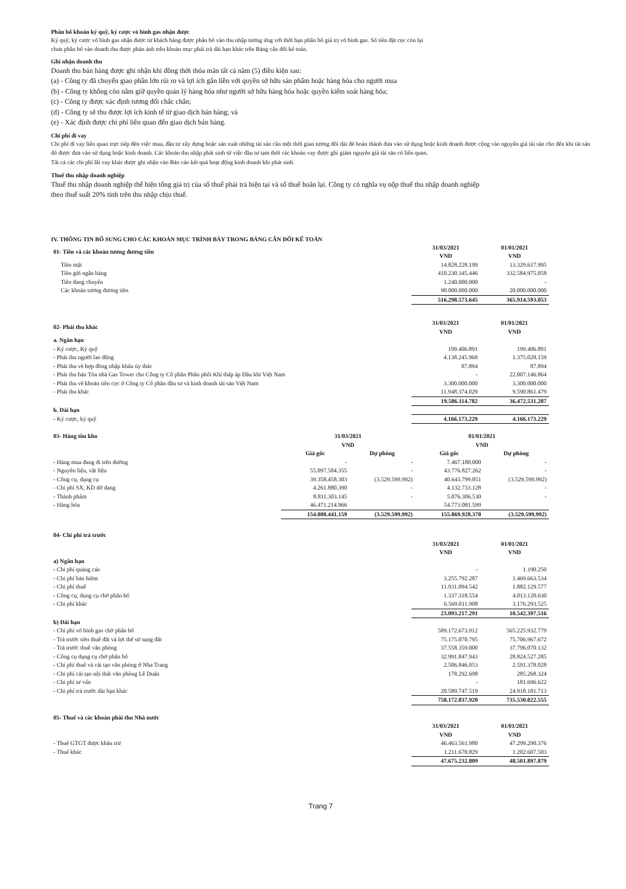Phân bổ khoản ký quỹ, ký cược vỏ bình gas nhận được
Ký quỹ, ký cược vỏ bình gas nhận được từ khách hàng được phân bổ vào thu nhập tương ứng với thời hạn phân bổ giá trị vỏ bình gas. Số tiền đặt cọc còn lại
chưa phân bổ vào doanh thu được phản ánh trên khoản mục phải trả dài hạn khác trên Bảng cân đối kế toán.
Ghi nhận doanh thu
Doanh thu bán hàng được ghi nhận khi đồng thời thỏa mãn tất cả năm (5) điều kiện sau:
(a) - Công ty đã chuyển giao phần lớn rủi ro và lợi ích gắn liền với quyền sở hữu sản phẩm hoặc hàng hóa cho người mua
(b) - Công ty không còn nắm giữ quyền quản lý hàng hóa như người sở hữu hàng hóa hoặc quyền kiểm soát hàng hóa;
(c) - Công ty được xác định tương đối chắc chắn;
(d) - Công ty sẽ thu được lợi ích kinh tế từ giao dịch bán hàng; và
(e) - Xác định được chi phí liên quan đến giao dịch bán hàng.
Chi phí đi vay
Chi phí đi vay liên quan trực tiếp đến việc mua, đầu tư xây dựng hoặc sản xuất những tài sản cần một thời gian tương đối dài để hoàn thành đưa vào sử dụng hoặc kinh doanh được cộng vào nguyên giá tài sản cho đến khi tài sản đó được đưa vào sử dụng hoặc kinh doanh. Các khoản thu nhập phát sinh từ việc đầu tư tạm thời các khoản vay được ghi giảm nguyên giá tài sản có liên quan.
Tất cả các chi phí lãi vay khác được ghi nhận vào Báo cáo kết quả hoạt động kinh doanh khi phát sinh.
Thuế thu nhập doanh nghiệp
Thuế thu nhập doanh nghiệp thể hiện tổng giá trị của số thuế phải trả hiện tại và số thuế hoãn lại. Công ty có nghĩa vụ nộp thuế thu nhập doanh nghiệp
theo thuế suất 20% tính trên thu nhập chịu thuế.
IV. THÔNG TIN BỔ SUNG CHO CÁC KHOẢN MỤC TRÌNH BÀY TRONG BẢNG CÂN ĐỐI KẾ TOÁN
| 01- Tiền và các khoản tương đương tiền | 31/03/2021 VND | 01/01/2021 VND |
| Tiền mặt | 14.828.228.199 | 13.329.617.995 |
| Tiền gửi ngân hàng | 410.230.345.446 | 332.584.975.058 |
| Tiền đang chuyển | 1.240.000.000 | - |
| Các khoản tương đương tiền | 90.000.000.000 | 20.000.000.000 |
| | 516.298.573.645 | 365.914.593.053 |
| 02- Phải thu khác | 31/03/2021 VND | 01/01/2021 VND |
| a. Ngắn hạn | | |
| - Ký cược, Ký quỹ | 199.406.891 | 199.406.891 |
| - Phải thu người lao động | 4.138.245.968 | 1.375.028.159 |
| - Phải thu về hợp đồng nhập khẩu ủy thác | 87.894 | 87.894 |
| - Phải thu bán Tòa nhà Gas Tower cho Công ty Cổ phần Phân phối Khí thấp áp Dầu khí Việt Nam | - | 22.007.146.864 |
| - Phải thu về khoản tiền cọc ở Công ty Cổ phần đầu tư và kinh doanh tài sản Việt Nam | 3.300.000.000 | 3.300.000.000 |
| - Phải thu khác | 11.948.374.029 | 9.590.861.479 |
| | 19.586.114.782 | 36.472.531.287 |
| b. Dài hạn | | |
| - Ký cược, ký quỹ | 4.166.173.229 | 4.166.173.229 |
| 03- Hàng tồn kho | 31/03/2021 VND | | 01/01/2021 VND | |
| | Giá gốc | Dự phòng | Giá gốc | Dự phòng |
| - Hàng mua đang đi trên đường | - | - | 7.467.180.000 | - |
| - Nguyên liệu, vật liệu | 55.097.584.355 | - | 43.776.827.262 | - |
| - Công cụ, dụng cụ | 39.358.458.303 | (3.529.599.992) | 40.643.799.851 | (3.529.599.992) |
| - Chi phí SX, KD dở dang | 4.261.880.390 | - | 4.132.733.128 | - |
| - Thành phẩm | 8.811.303.145 | - | 5.076.306.530 | - |
| - Hàng hóa | 46.471.214.966 | | 54.773.081.599 | |
| | 154.000.441.159 | (3.529.599.992) | 155.869.928.370 | (3.529.599.992) |
| 04- Chi phí trả trước | | |
| | 31/03/2021 VND | 01/01/2021 VND |
| a) Ngắn hạn | | |
| - Chi phí quảng cáo | - | 1.190.250 |
| - Chi phí bảo hiểm | 3.255.792.287 | 1.469.663.534 |
| - Chi phí thuê | 11.931.094.542 | 1.882.129.577 |
| - Công cụ, dụng cụ chờ phân bổ | 1.337.318.554 | 4.013.120.630 |
| - Chi phí khác | 6.569.011.908 | 3.176.293.525 |
| | 23.093.217.291 | 10.542.397.516 |
| b) Dài hạn | | |
| - Chi phí vỏ bình gas chờ phân bổ | 589.172.673.912 | 565.225.932.779 |
| - Trả trước tiền thuê đất và lợi thế sử sụng đất | 75.175.070.795 | 75.706.967.672 |
| - Trả trước thuê văn phòng | 37.558.359.000 | 37.796.070.132 |
| - Công cụ dụng cụ chờ phân bổ | 32.991.847.943 | 28.824.527.285 |
| - Chi phí thuê và cải tạo văn phòng ở Nha Trang | 2.506.846.053 | 2.591.378.028 |
| - Chi phí cải tạo nội thất văn phòng Lê Duẩn | 178.292.698 | 285.268.324 |
| - Chi phí tư vấn | - | 181.696.622 |
| - Chi phí trả trước dài hạn khác | 20.589.747.519 | 24.918.181.713 |
| | 758.172.837.920 | 735.530.022.555 |
| 05- Thuế và các khoản phải thu Nhà nước | | |
| | 31/03/2021 VND | 01/01/2021 VND |
| - Thuế GTGT được khấu trừ | 46.463.561.980 | 47.299.290.376 |
| - Thuế khác | 1.211.670.829 | 1.202.607.503 |
| | 47.675.232.809 | 48.501.897.879 |
Trang 7